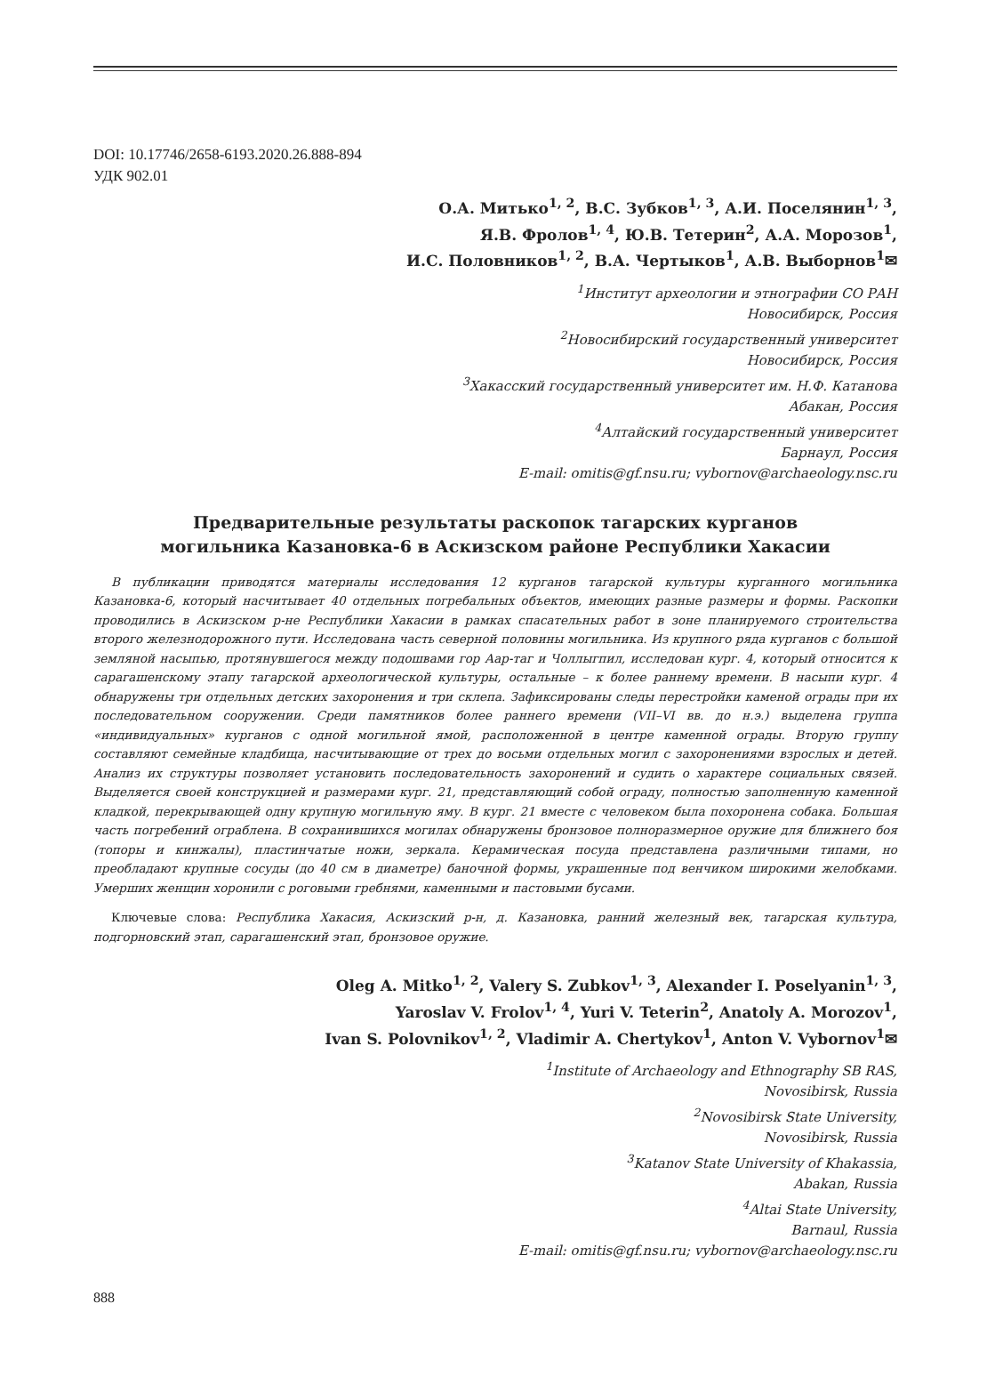DOI: 10.17746/2658-6193.2020.26.888-894
УДК 902.01
О.А. Митько<sup>1, 2</sup>, В.С. Зубков<sup>1, 3</sup>, А.И. Поселянин<sup>1, 3</sup>,
Я.В. Фролов<sup>1, 4</sup>, Ю.В. Тетерин<sup>2</sup>, А.А. Морозов<sup>1</sup>,
И.С. Половников<sup>1, 2</sup>, В.А. Чертыков<sup>1</sup>, А.В. Выборнов<sup>1</sup>✉
<sup>1</sup> Институт археологии и этнографии СО РАН
Новосибирск, Россия
<sup>2</sup> Новосибирский государственный университет
Новосибирск, Россия
<sup>3</sup> Хакасский государственный университет им. Н.Ф. Катанова
Абакан, Россия
<sup>4</sup> Алтайский государственный университет
Барнаул, Россия
E-mail: omitis@gf.nsu.ru; vybornov@archaeology.nsc.ru
Предварительные результаты раскопок тагарских курганов
могильника Казановка-6 в Аскизском районе Республики Хакасии
В публикации приводятся материалы исследования 12 курганов тагарской культуры курганного могильника Казановка-6, который насчитывает 40 отдельных погребальных объектов, имеющих разные размеры и формы. Раскопки проводились в Аскизском р-не Республики Хакасии в рамках спасательных работ в зоне планируемого строительства второго железнодорожного пути. Исследована часть северной половины могильника. Из крупного ряда курганов с большой земляной насыпью, протянувшегося между подошвами гор Аар-таг и Чоллыгпил, исследован кург. 4, который относится к сарагашенскому этапу тагарской археологической культуры, остальные – к более раннему времени. В насыпи кург. 4 обнаружены три отдельных детских захоронения и три склепа. Зафиксированы следы перестройки каменой ограды при их последовательном сооружении. Среди памятников более раннего времени (VII–VI вв. до н.э.) выделена группа «индивидуальных» курганов с одной могильной ямой, расположенной в центре каменной ограды. Вторую группу составляют семейные кладбища, насчитывающие от трех до восьми отдельных могил с захоронениями взрослых и детей. Анализ их структуры позволяет установить последовательность захоронений и судить о характере социальных связей. Выделяется своей конструкцией и размерами кург. 21, представляющий собой ограду, полностью заполненную каменной кладкой, перекрывающей одну крупную могильную яму. В кург. 21 вместе с человеком была похоронена собака. Большая часть погребений ограблена. В сохранившихся могилах обнаружены бронзовое полноразмерное оружие для ближнего боя (топоры и кинжалы), пластинчатые ножи, зеркала. Керамическая посуда представлена различными типами, но преобладают крупные сосуды (до 40 см в диаметре) баночной формы, украшенные под венчиком широкими желобками. Умерших женщин хоронили с роговыми гребнями, каменными и пастовыми бусами.
Ключевые слова: Республика Хакасия, Аскизский р-н, д. Казановка, ранний железный век, тагарская культура, подгорновский этап, сарагашенский этап, бронзовое оружие.
Oleg A. Mitko<sup>1, 2</sup>, Valery S. Zubkov<sup>1, 3</sup>, Alexander I. Poselyanin<sup>1, 3</sup>,
Yaroslav V. Frolov<sup>1, 4</sup>, Yuri V. Teterin<sup>2</sup>, Anatoly A. Morozov<sup>1</sup>,
Ivan S. Polovnikov<sup>1, 2</sup>, Vladimir A. Chertykov<sup>1</sup>, Anton V. Vybornov<sup>1</sup>✉
<sup>1</sup> Institute of Archaeology and Ethnography SB RAS,
Novosibirsk, Russia
<sup>2</sup> Novosibirsk State University,
Novosibirsk, Russia
<sup>3</sup> Katanov State University of Khakassia,
Abakan, Russia
<sup>4</sup> Altai State University,
Barnaul, Russia
E-mail: omitis@gf.nsu.ru; vybornov@archaeology.nsc.ru
888